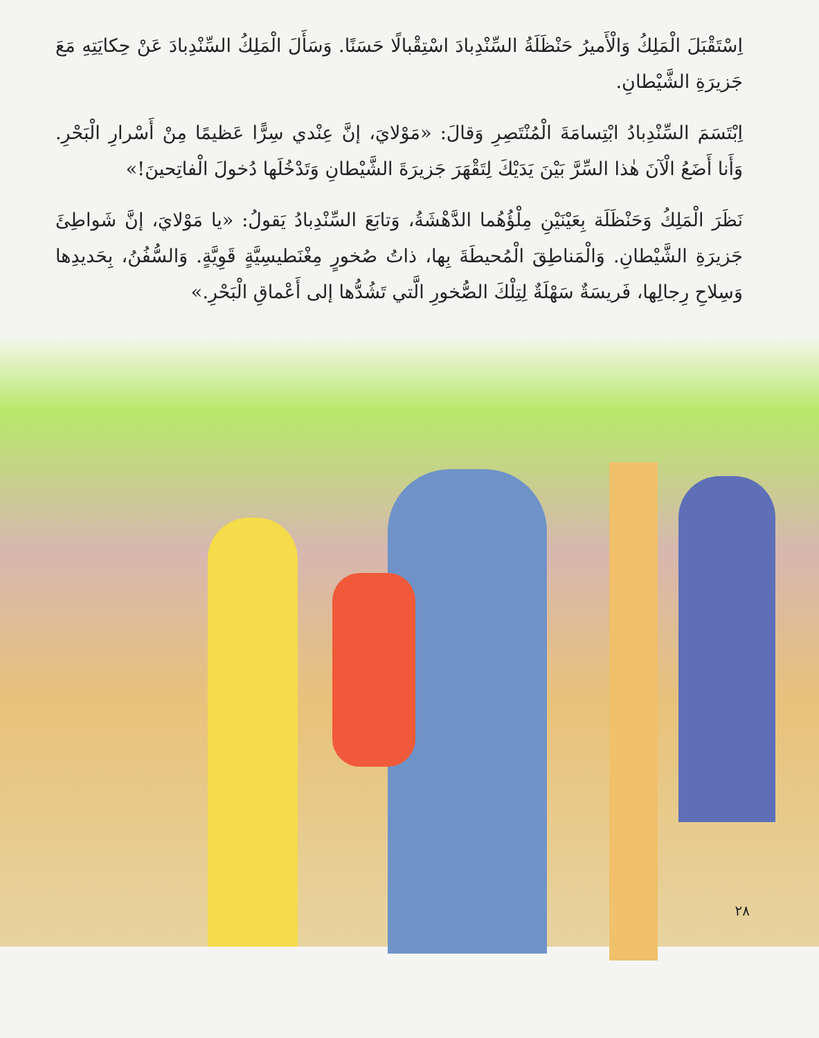اِسْتَقْبَلَ الْمَلِكُ وَالْأَميرُ حَنْظَلَةُ السِّنْدِبادَ اسْتِقْبالًا حَسَنًا. وَسَأَلَ الْمَلِكُ السِّنْدِبادَ عَنْ حِكايَتِهِ مَعَ جَزيرَةِ الشَّيْطانِ.
اِبْتَسَمَ السِّنْدِبادُ ابْتِسامَةَ الْمُنْتَصِرِ وَقالَ: «مَوْلايَ، إنَّ عِنْدي سِرًّا عَظيمًا مِنْ أَسْرارِ الْبَحْرِ. وَأَنا أَضَعُ الْآنَ هٰذا السِّرَّ بَيْنَ يَدَيْكَ لِتَقْهَرَ جَزيرَةَ الشَّيْطانِ وَتَدْخُلَها دُخولَ الْفاتِحينَ!»
نَظَرَ الْمَلِكُ وَحَنْظَلَة بِعَيْنَيْنِ مِلْؤُهُما الدَّهْشَةُ، وَتابَعَ السِّنْدِبادُ يَقولُ: «يا مَوْلايَ، إنَّ شَواطِئَ جَزيرَةِ الشَّيْطانِ. وَالْمَناطِقَ الْمُحيطَةَ بِها، ذاتُ صُخورٍ مِغْنَطيسِيَّةٍ قَوِيَّةٍ. وَالسُّفُنُ، بِحَديدِها وَسِلاحِ رِجالِها، فَريسَةٌ سَهْلَةٌ لِتِلْكَ الصُّخورِ الَّتي تَشُدُّها إلى أَعْماقِ الْبَحْرِ.»
٢٨